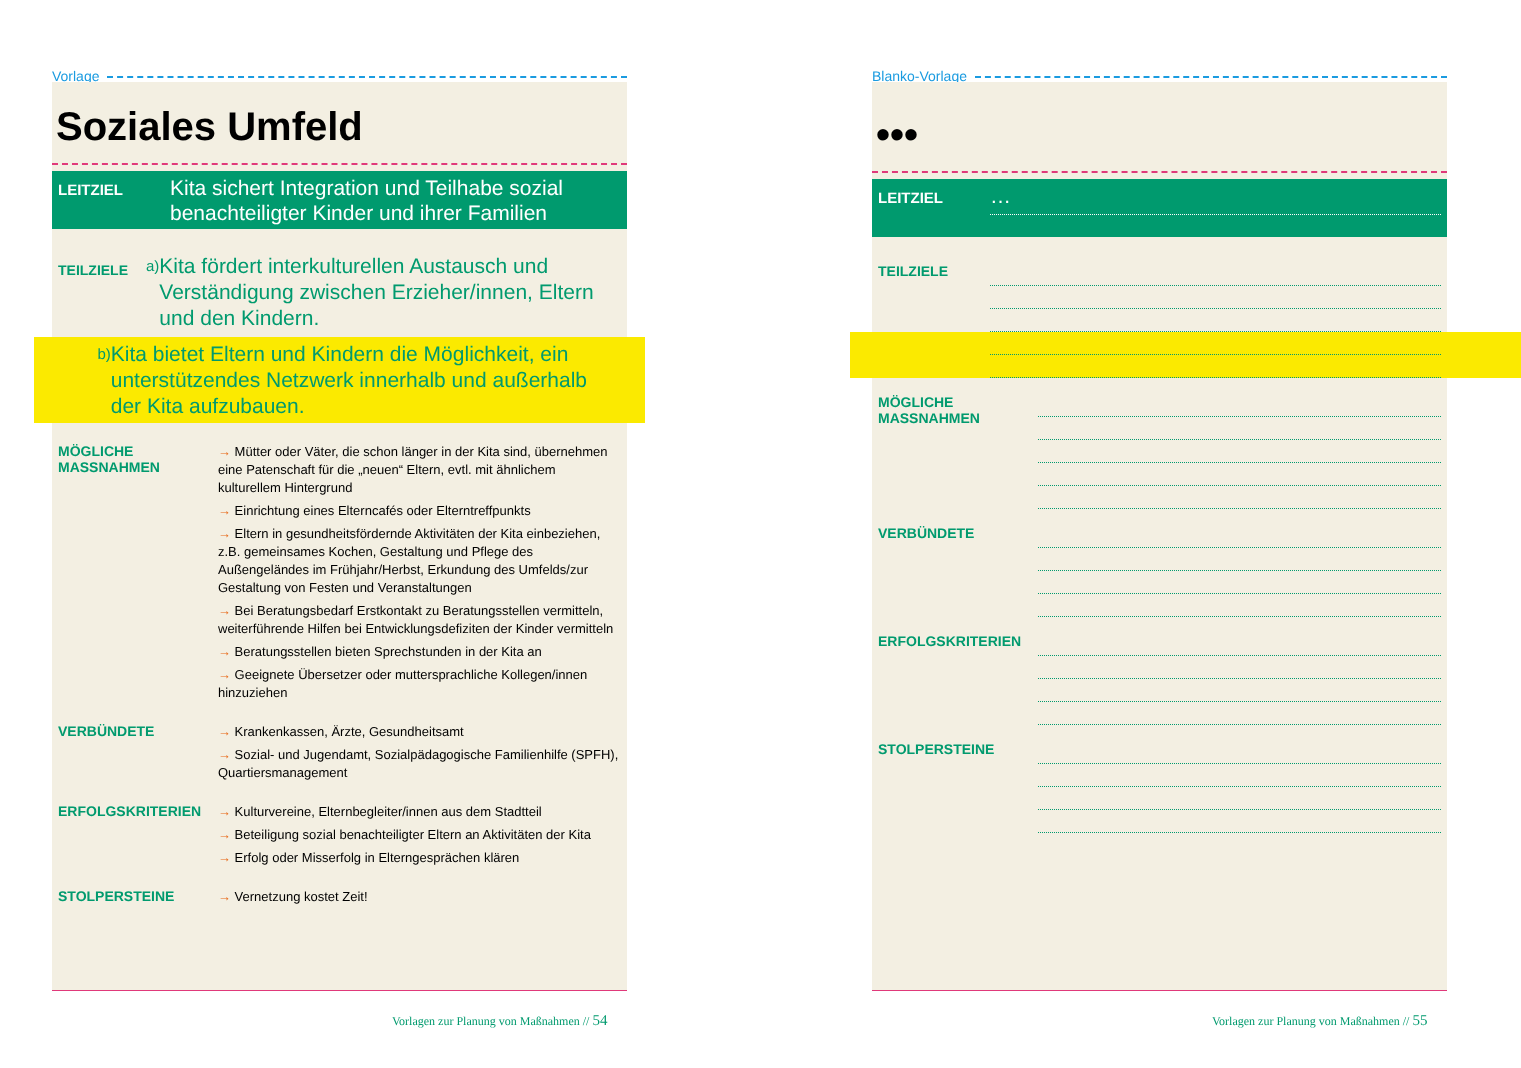Vorlage
Soziales Umfeld
LEITZIEL
Kita sichert Integration und Teilhabe sozial
benachteiligter Kinder und ihrer Familien
TEILZIELE
a)
Kita fördert interkulturellen Austausch und Verständigung zwischen Erzieher/innen, Eltern und den Kindern.
b)
Kita bietet Eltern und Kindern die Möglichkeit, ein unterstützendes Netzwerk innerhalb und außerhalb der Kita aufzubauen.
MÖGLICHE
MASSNAHMEN
→ Mütter oder Väter, die schon länger in der Kita sind, übernehmen eine Patenschaft für die „neuen“ Eltern, evtl. mit ähnlichem kulturellem Hintergrund
→ Einrichtung eines Elterncafés oder Elterntreffpunkts
→ Eltern in gesundheitsfördernde Aktivitäten der Kita einbeziehen, z.B. gemeinsames Kochen, Gestaltung und Pflege des Außengeländes im Frühjahr/Herbst, Erkundung des Umfelds/zur Gestaltung von Festen und Veranstaltungen
→ Bei Beratungsbedarf Erstkontakt zu Beratungsstellen vermitteln, weiterführende Hilfen bei Entwicklungsdefiziten der Kinder vermitteln
→ Beratungsstellen bieten Sprechstunden in der Kita an
→ Geeignete Übersetzer oder muttersprachliche Kollegen/innen hinzuziehen
VERBÜNDETE
→ Krankenkassen, Ärzte, Gesundheitsamt
→ Sozial- und Jugendamt, Sozialpädagogische Familienhilfe (SPFH), Quartiersmanagement
ERFOLGSKRITERIEN
→ Kulturvereine, Elternbegleiter/innen aus dem Stadtteil
→ Beteiligung sozial benachteiligter Eltern an Aktivitäten der Kita
→ Erfolg oder Misserfolg in Elterngesprächen klären
STOLPERSTEINE
→ Vernetzung kostet Zeit!
Vorlagen zur Planung von Maßnahmen // 54
Blanko-Vorlage
•••
LEITZIEL
…
TEILZIELE
MÖGLICHE
MASSNAHMEN
VERBÜNDETE
ERFOLGSKRITERIEN
STOLPERSTEINE
Vorlagen zur Planung von Maßnahmen // 55